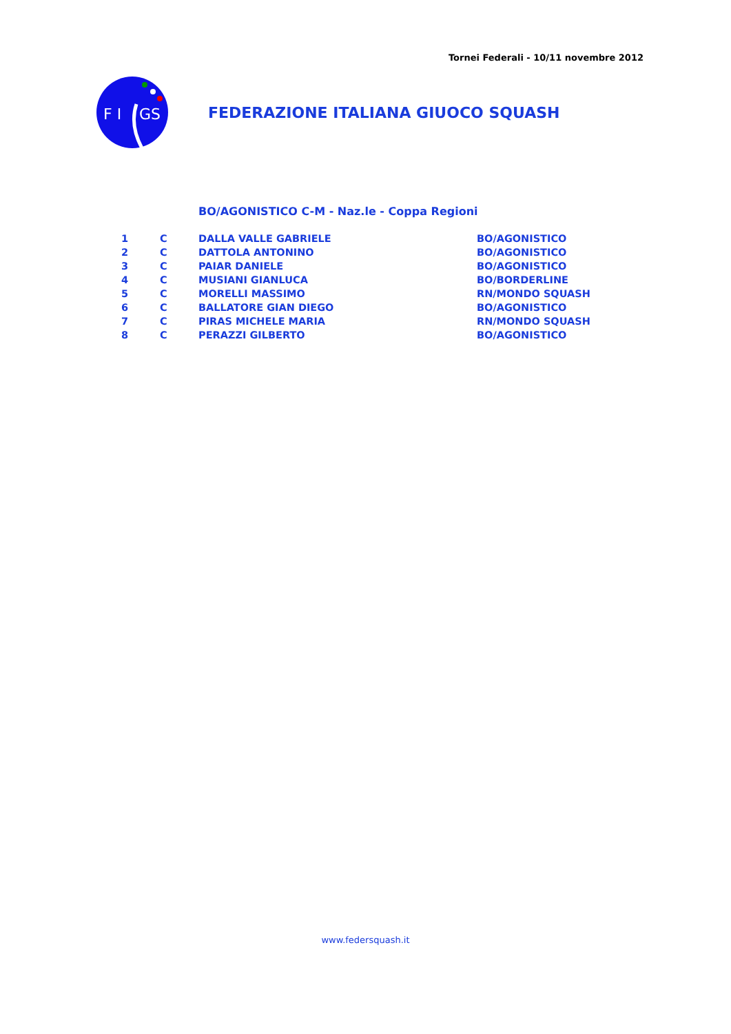Tornei Federali - 10/11 novembre 2012
F I
GS
FEDERAZIONE ITALIANA GIUOCO SQUASH
BO/AGONISTICO C-M - Naz.le - Coppa Regioni
| 1 | C | DALLA VALLE GABRIELE | BO/AGONISTICO |
| 2 | C | DATTOLA ANTONINO | BO/AGONISTICO |
| 3 | C | PAIAR DANIELE | BO/AGONISTICO |
| 4 | C | MUSIANI GIANLUCA | BO/BORDERLINE |
| 5 | C | MORELLI MASSIMO | RN/MONDO SQUASH |
| 6 | C | BALLATORE GIAN DIEGO | BO/AGONISTICO |
| 7 | C | PIRAS MICHELE MARIA | RN/MONDO SQUASH |
| 8 | C | PERAZZI GILBERTO | BO/AGONISTICO |
www.federsquash.it